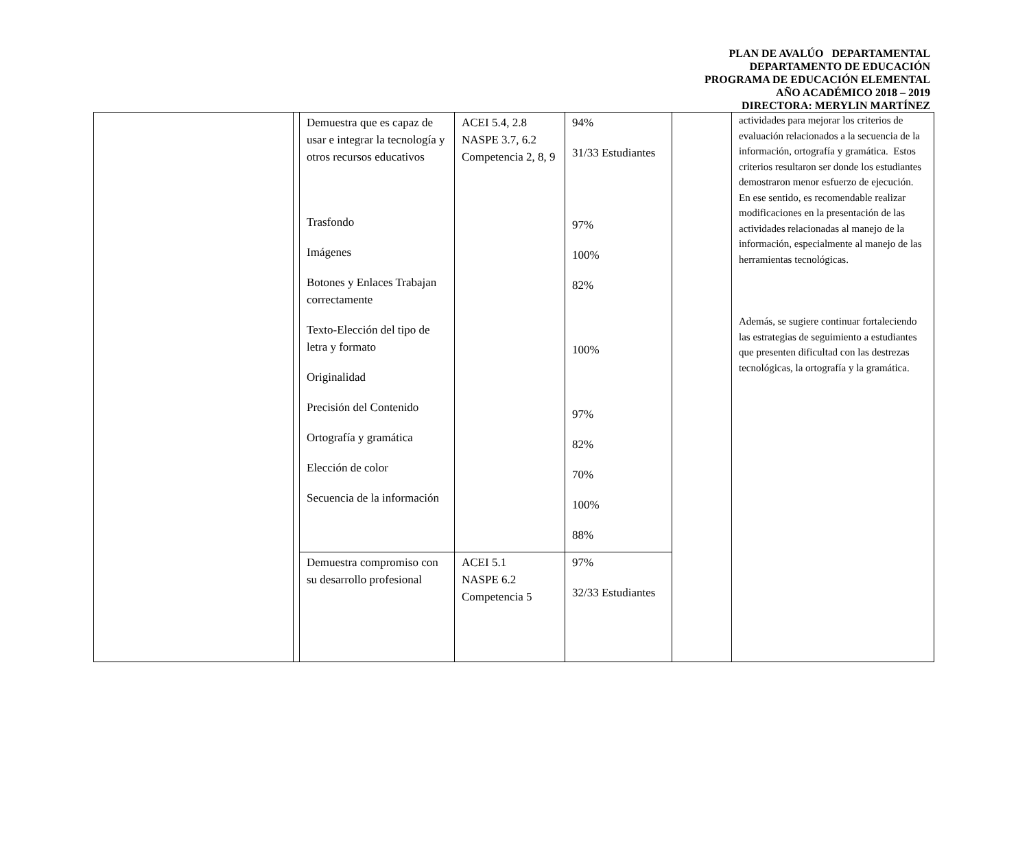PLAN DE AVALÚO DEPARTAMENTAL
DEPARTAMENTO DE EDUCACIÓN
PROGRAMA DE EDUCACIÓN ELEMENTAL
AÑO ACADÉMICO 2018 – 2019
DIRECTORA: MERYLIN MARTÍNEZ
| | | Demuestra que es capaz de usar e integrar la tecnología y otros recursos educativos Trasfondo Imágenes Botones y Enlaces Trabajan correctamente Texto-Elección del tipo de letra y formato Originalidad Precisión del Contenido Ortografía y gramática Elección de color Secuencia de la información | ACEI 5.4, 2.8 NASPE 3.7, 6.2 Competencia 2, 8, 9 | 94% 31/33 Estudiantes 97% 100% 82% 100% 97% 82% 70% 100% 88% | | actividades para mejorar los criterios de evaluación relacionados a la secuencia de la información, ortografía y gramática. Estos criterios resultaron ser donde los estudiantes demostraron menor esfuerzo de ejecución. En ese sentido, es recomendable realizar modificaciones en la presentación de las actividades relacionadas al manejo de la información, especialmente al manejo de las herramientas tecnológicas. Además, se sugiere continuar fortaleciendo las estrategias de seguimiento a estudiantes que presenten dificultad con las destrezas tecnológicas, la ortografía y la gramática. |
| | | Demuestra compromiso con su desarrollo profesional | ACEI 5.1 NASPE 6.2 Competencia 5 | 97% 32/33 Estudiantes | | |